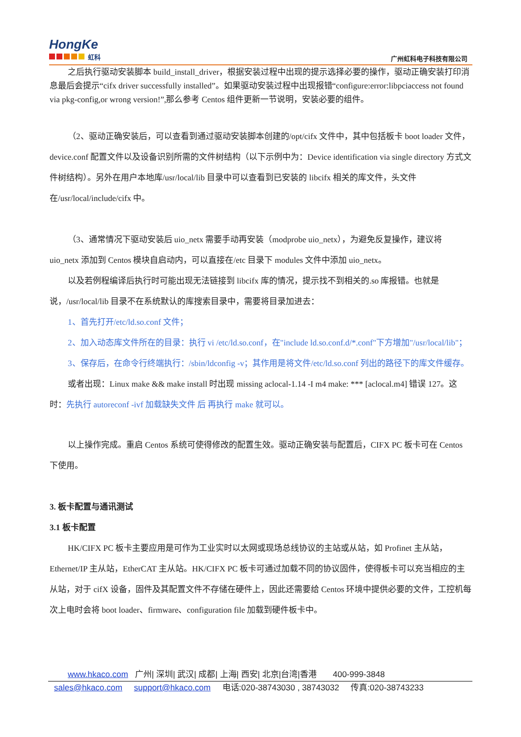HongKe
虹科
广州虹科电子科技有限公司
之后执行驱动安装脚本 build_install_driver，根据安装过程中出现的提示选择必要的操作，驱动正确安装打印消息最后会提示“cifx driver successfully installed”。如果驱动安装过程中出现报错“configure:error:libpciaccess not found via pkg-config,or wrong version!”,那么参考 Centos 组件更新一节说明，安装必要的组件。
（2、驱动正确安装后，可以查看到通过驱动安装脚本创建的/opt/cifx 文件中，其中包括板卡 boot loader 文件，device.conf 配置文件以及设备识别所需的文件树结构（以下示例中为：Device identification via single directory 方式文件树结构）。另外在用户本地库/usr/local/lib 目录中可以查看到已安装的 libcifx 相关的库文件，头文件在/usr/local/include/cifx 中。
（3、通常情况下驱动安装后 uio_netx 需要手动再安装（modprobe uio_netx），为避免反复操作，建议将 uio_netx 添加到 Centos 模块自启动内，可以直接在/etc 目录下 modules 文件中添加 uio_netx。
以及若例程编译后执行时可能出现无法链接到 libcifx 库的情况，提示找不到相关的.so 库报错。也就是说，/usr/local/lib 目录不在系统默认的库搜索目录中，需要将目录加进去：
1、首先打开/etc/ld.so.conf 文件；
2、加入动态库文件所在的目录：执行 vi /etc/ld.so.conf，在"include ld.so.conf.d/*.conf"下方增加"/usr/local/lib"；
3、保存后，在命令行终端执行：/sbin/ldconfig -v；其作用是将文件/etc/ld.so.conf 列出的路径下的库文件缓存。
或者出现：Linux make && make install 时出现 missing aclocal-1.14 -I m4 make: *** [aclocal.m4] 错误 127。这时：先执行 autoreconf -ivf 加载缺失文件 后 再执行 make 就可以。
以上操作完成。重启 Centos 系统可使得修改的配置生效。驱动正确安装与配置后，CIFX PC 板卡可在 Centos 下使用。
3. 板卡配置与通讯测试
3.1 板卡配置
HK/CIFX PC 板卡主要应用是可作为工业实时以太网或现场总线协议的主站或从站，如 Profinet 主从站，Ethernet/IP 主从站，EtherCAT 主从站。HK/CIFX PC 板卡可通过加载不同的协议固件，使得板卡可以充当相应的主从站，对于 cifX 设备，固件及其配置文件不存储在硬件上，因此还需要给 Centos 环境中提供必要的文件，工控机每次上电时会将 boot loader、firmware、configuration file 加载到硬件板卡中。
www.hkaco.com 广州| 深圳| 武汉| 成都| 上海| 西安| 北京|台湾|香港 400-999-3848
sales@hkaco.com support@hkaco.com 电话:020-38743030 , 38743032 传真:020-38743233